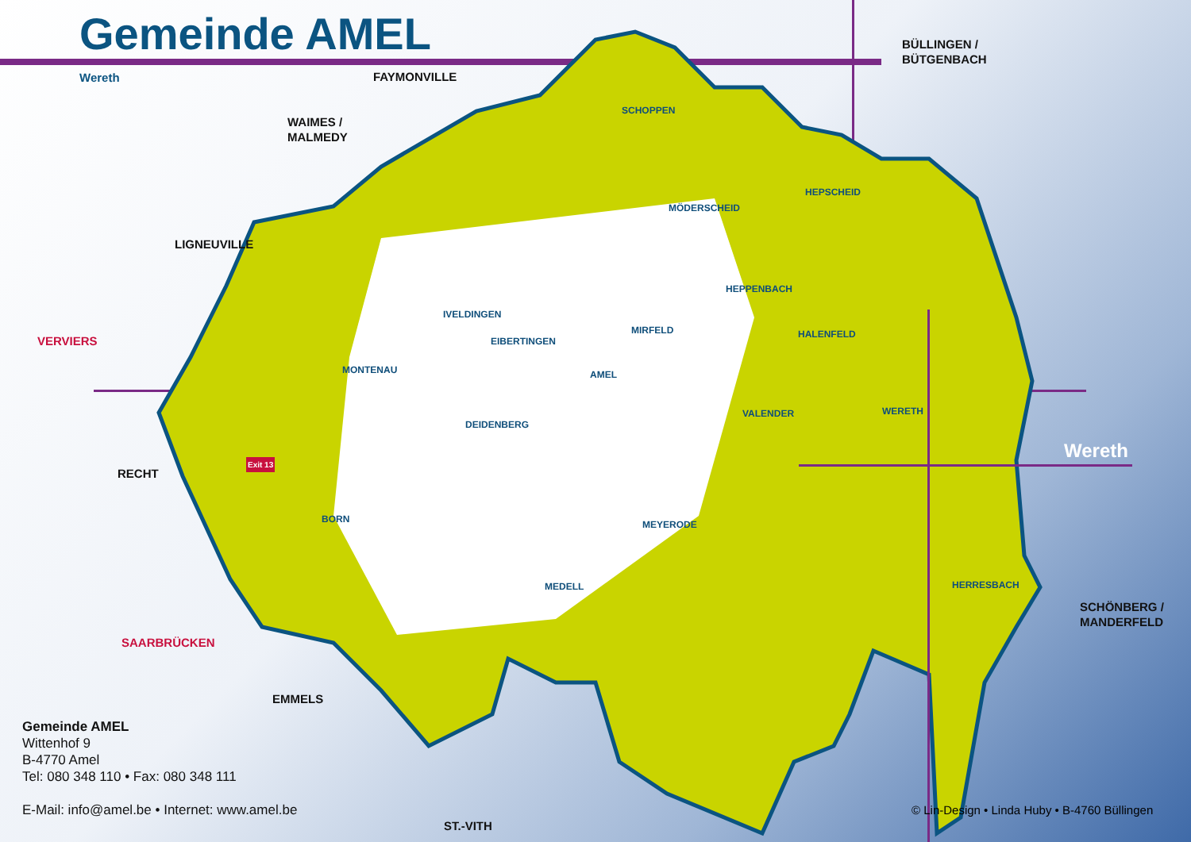Gemeinde AMEL
Wereth FAYMONVILLE
WAIMES /
MALMEDY
LIGNEUVILLE
VERVIERS
RECHT
SAARBRÜCKEN
EMMELS
ST.-VITH
BÜLLINGEN /
BÜTGENBACH
SCHÖNBERG /
MANDERFELD
Wereth
Exit 13
SCHOPPEN
HEPSCHEID
MÖDERSCHEID
HEPPENBACH
IVELDINGEN
MIRFELD HALENFELD
EIBERTINGEN
MONTENAU AMEL
VALENDER WERETH
DEIDENBERG
BORN MEYERODE
MEDELL HERRESBACH
Gemeinde AMEL
Wittenhof 9
B-4770 Amel
Tel: 080 348 110 • Fax: 080 348 111
E-Mail: info@amel.be • Internet: www.amel.be
© Lin-Design • Linda Huby • B-4760 Büllingen